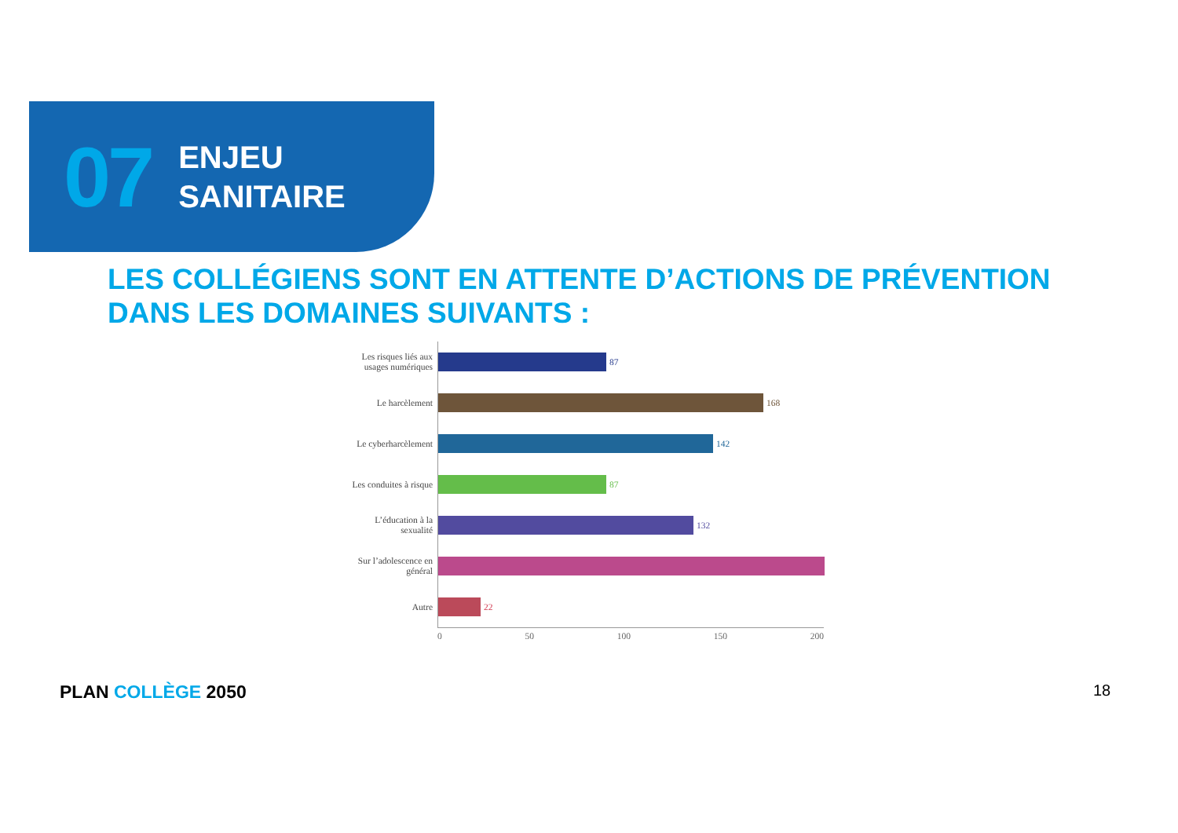07
ENJEU
SANITAIRE
LES COLLÉGIENS SONT EN ATTENTE D’ACTIONS DE PRÉVENTION
DANS LES DOMAINES SUIVANTS :
Les risques liés aux usages numériques
87
Le harcèlement
168
Le cyberharcèlement
142
Les conduites à risque
87
L’éducation à la sexualité
132
Sur l’adolescence en général
Autre
22
0 50 100 150 200
PLAN COLLÈGE 2050 18